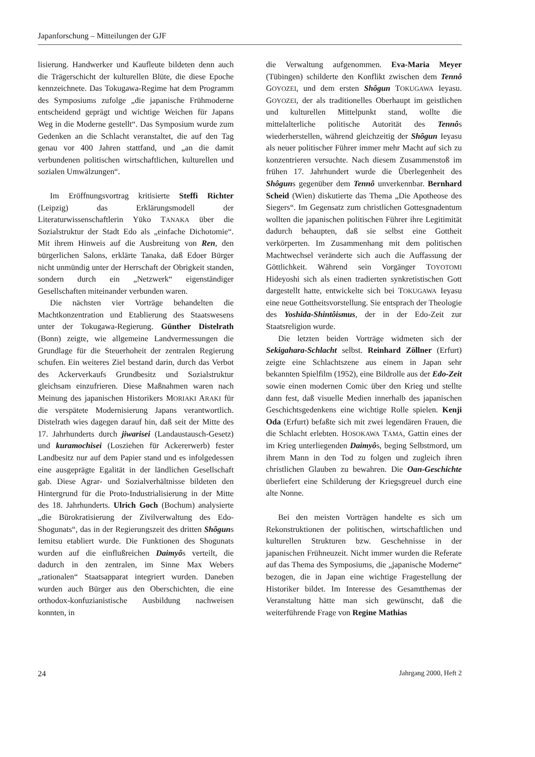Japanforschung – Mitteilungen der GJF
lisierung. Handwerker und Kaufleute bildeten denn auch die Trägerschicht der kulturellen Blüte, die diese Epoche kennzeichnete. Das Tokugawa-Regime hat dem Programm des Symposiums zufolge „die japanische Frühmoderne entscheidend geprägt und wichtige Weichen für Japans Weg in die Moderne gestellt“. Das Symposium wurde zum Gedenken an die Schlacht veranstaltet, die auf den Tag genau vor 400 Jahren stattfand, und „an die damit verbundenen politischen wirtschaftlichen, kulturellen und sozialen Umwälzungen“.
Im Eröffnungsvortrag kritisierte Steffi Richter (Leipzig) das Erklärungsmodell der Literaturwissenschaftlerin Yūko TANAKA über die Sozialstruktur der Stadt Edo als „einfache Dichotomie“. Mit ihrem Hinweis auf die Ausbreitung von Ren, den bürgerlichen Salons, erklärte Tanaka, daß Edoer Bürger nicht unmündig unter der Herrschaft der Obrigkeit standen, sondern durch ein „Netzwerk“ eigenständiger Gesellschaften miteinander verbunden waren.
Die nächsten vier Vorträge behandelten die Machtkonzentration und Etablierung des Staatswesens unter der Tokugawa-Regierung. Günther Distelrath (Bonn) zeigte, wie allgemeine Landvermessungen die Grundlage für die Steuerhoheit der zentralen Regierung schufen. Ein weiteres Ziel bestand darin, durch das Verbot des Ackerverkaufs Grundbesitz und Sozialstruktur gleichsam einzufrieren. Diese Maßnahmen waren nach Meinung des japanischen Historikers MORIAKI ARAKI für die verspätete Modernisierung Japans verantwortlich. Distelrath wies dagegen darauf hin, daß seit der Mitte des 17. Jahrhunderts durch jiwarisei (Landaustausch-Gesetz) und kuramochisei (Losziehen für Ackererwerb) fester Landbesitz nur auf dem Papier stand und es infolgedessen eine ausgeprägte Egalität in der ländlichen Gesellschaft gab. Diese Agrar- und Sozialverhältnisse bildeten den Hintergrund für die Proto-Industrialisierung in der Mitte des 18. Jahrhunderts. Ulrich Goch (Bochum) analysierte „die Bürokratisierung der Zivilverwaltung des Edo-Shogunats“, das in der Regierungszeit des dritten Shôguns Iemitsu etabliert wurde. Die Funktionen des Shogunats wurden auf die einflußreichen Daimyôs verteilt, die dadurch in den zentralen, im Sinne Max Webers „rationalen“ Staatsapparat integriert wurden. Daneben wurden auch Bürger aus den Oberschichten, die eine orthodox-konfuzianistische Ausbildung nachweisen konnten, in
die Verwaltung aufgenommen. Eva-Maria Meyer (Tübingen) schilderte den Konflikt zwischen dem Tennô GOYOZEI, und dem ersten Shôgun TOKUGAWA Ieyasu. GOYOZEI, der als traditionelles Oberhaupt im geistlichen und kulturellen Mittelpunkt stand, wollte die mittelalterliche politische Autorität des Tennôs wiederherstellen, während gleichzeitig der Shôgun Ieyasu als neuer politischer Führer immer mehr Macht auf sich zu konzentrieren versuchte. Nach diesem Zusammenstoß im frühen 17. Jahrhundert wurde die Überlegenheit des Shôguns gegenüber dem Tennô unverkennbar. Bernhard Scheid (Wien) diskutierte das Thema „Die Apotheose des Siegers“. Im Gegensatz zum christlichen Gottesgnadentum wollten die japanischen politischen Führer ihre Legitimität dadurch behaupten, daß sie selbst eine Gottheit verkörperten. Im Zusammenhang mit dem politischen Machtwechsel veränderte sich auch die Auffassung der Göttlichkeit. Während sein Vorgänger TOYOTOMI Hideyoshi sich als einen tradierten synkretistischen Gott dargestellt hatte, entwickelte sich bei TOKUGAWA Ieyasu eine neue Gottheitsvorstellung. Sie entsprach der Theologie des Yoshida-Shintôismus, der in der Edo-Zeit zur Staatsreligion wurde.
Die letzten beiden Vorträge widmeten sich der Sekigahara-Schlacht selbst. Reinhard Zöllner (Erfurt) zeigte eine Schlachtszene aus einem in Japan sehr bekannten Spielfilm (1952), eine Bildrolle aus der Edo-Zeit sowie einen modernen Comic über den Krieg und stellte dann fest, daß visuelle Medien innerhalb des japanischen Geschichtsgedenkens eine wichtige Rolle spielen. Kenji Oda (Erfurt) befaßte sich mit zwei legendären Frauen, die die Schlacht erlebten. HOSOKAWA TAMA, Gattin eines der im Krieg unterliegenden Daimyôs, beging Selbstmord, um ihrem Mann in den Tod zu folgen und zugleich ihren christlichen Glauben zu bewahren. Die Oan-Geschichte überliefert eine Schilderung der Kriegsgreuel durch eine alte Nonne.
Bei den meisten Vorträgen handelte es sich um Rekonstruktionen der politischen, wirtschaftlichen und kulturellen Strukturen bzw. Geschehnisse in der japanischen Frühneuzeit. Nicht immer wurden die Referate auf das Thema des Symposiums, die „japanische Moderne“ bezogen, die in Japan eine wichtige Fragestellung der Historiker bildet. Im Interesse des Gesamtthemas der Veranstaltung hätte man sich gewünscht, daß die weiterführende Frage von Regine Mathias
24 Jahrgang 2000, Heft 2